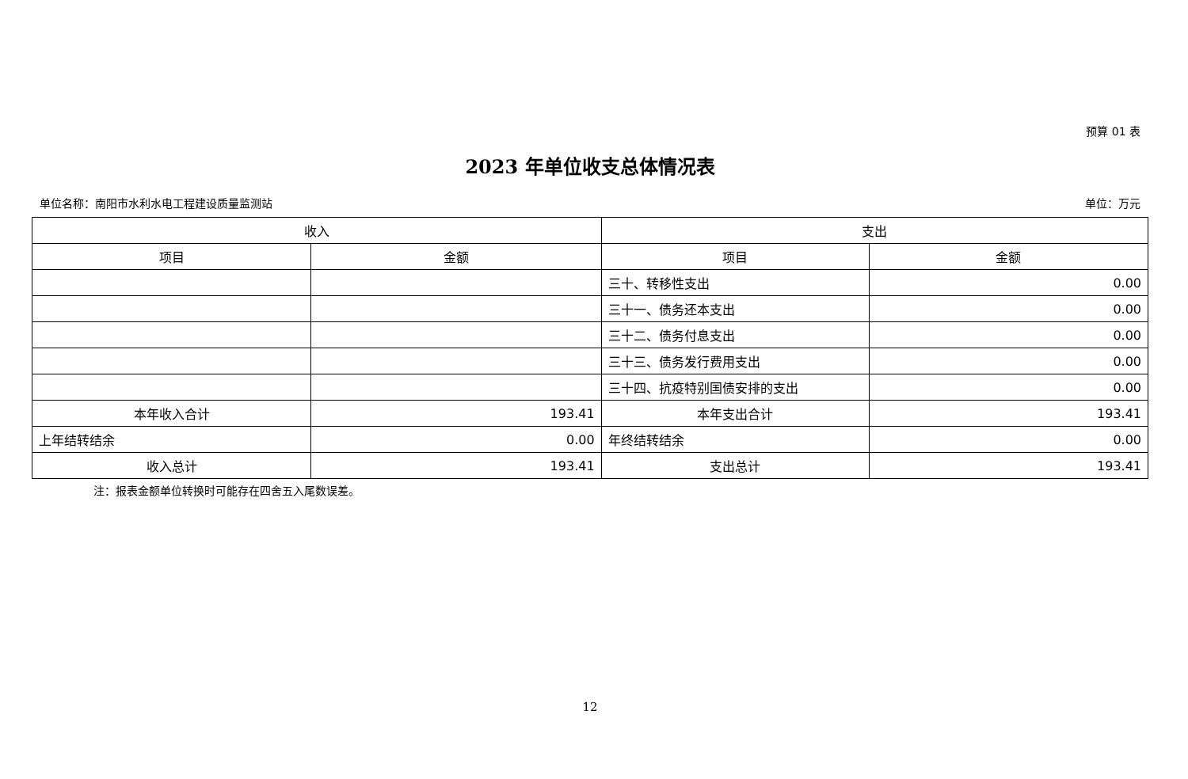预算 01 表
2023 年单位收支总体情况表
单位名称：南阳市水利水电工程建设质量监测站 单位：万元
| 收入 | | 支出 | |
| --- | --- | --- | --- |
| 项目 | 金额 | 项目 | 金额 |
| | | 三十、转移性支出 | 0.00 |
| | | 三十一、债务还本支出 | 0.00 |
| | | 三十二、债务付息支出 | 0.00 |
| | | 三十三、债务发行费用支出 | 0.00 |
| | | 三十四、抗疫特别国债安排的支出 | 0.00 |
| 本年收入合计 | 193.41 | 本年支出合计 | 193.41 |
| 上年结转结余 | 0.00 | 年终结转结余 | 0.00 |
| 收入总计 | 193.41 | 支出总计 | 193.41 |
注：报表金额单位转换时可能存在四舍五入尾数误差。
12